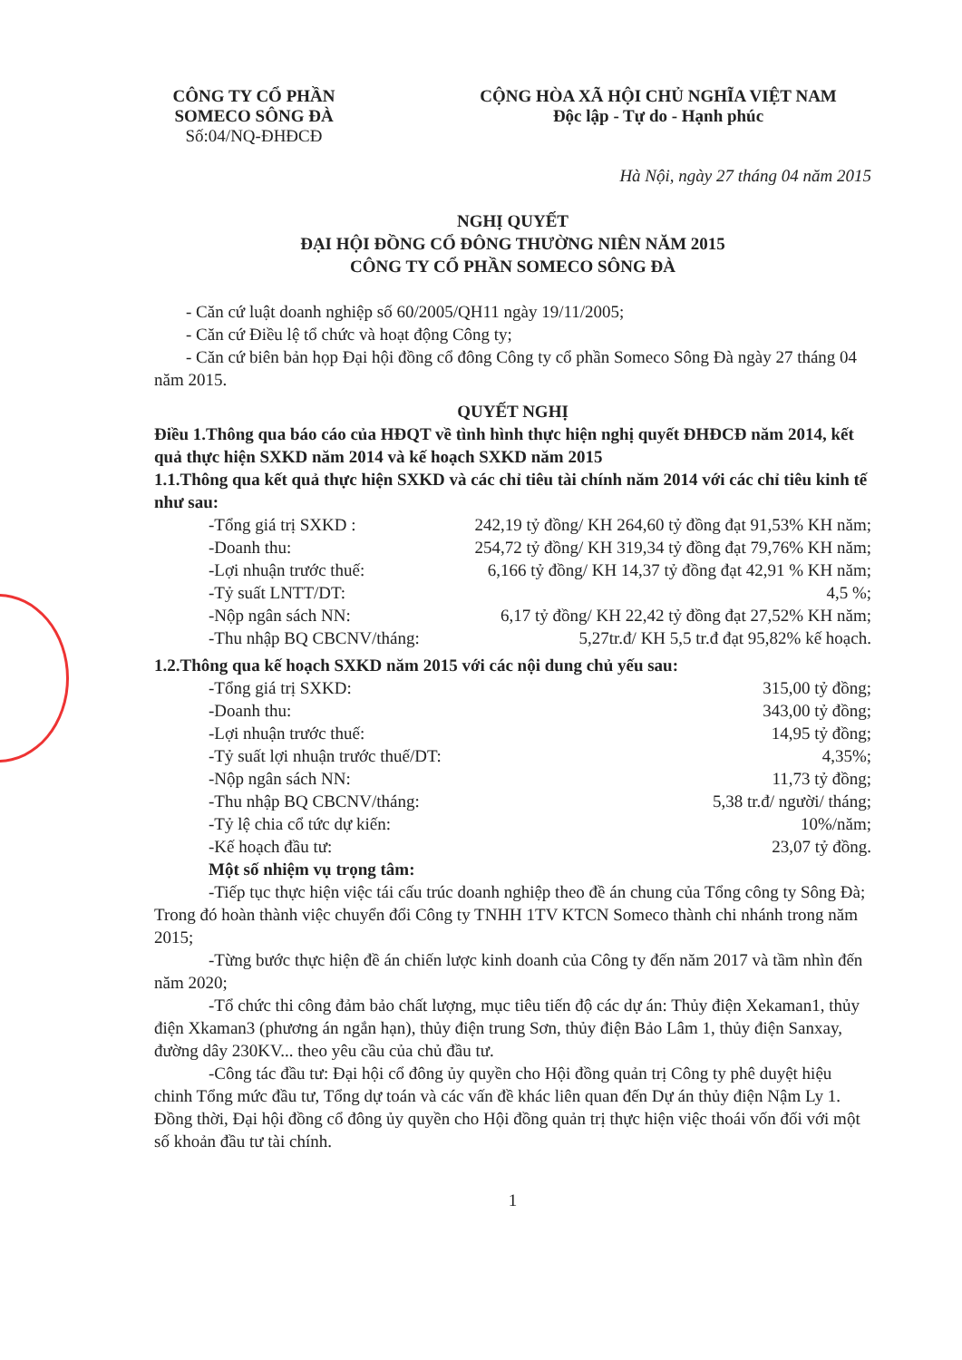CÔNG TY CỔ PHẦN
SOMECO SÔNG ĐÀ
Số:04/NQ-ĐHĐCĐ
CỘNG HÒA XÃ HỘI CHỦ NGHĨA VIỆT NAM
Độc lập - Tự do - Hạnh phúc
Hà Nội, ngày 27 tháng 04 năm 2015
NGHỊ QUYẾT
ĐẠI HỘI ĐỒNG CỔ ĐÔNG THƯỜNG NIÊN NĂM 2015
CÔNG TY CỔ PHẦN SOMECO SÔNG ĐÀ
- Căn cứ luật doanh nghiệp số 60/2005/QH11 ngày 19/11/2005;
- Căn cứ Điều lệ tổ chức và hoạt động Công ty;
- Căn cứ biên bản họp Đại hội đồng cổ đông Công ty cổ phần Someco Sông Đà ngày 27 tháng 04 năm 2015.
QUYẾT NGHỊ
Điều 1.Thông qua báo cáo của HĐQT về tình hình thực hiện nghị quyết ĐHĐCĐ năm 2014, kết quả thực hiện SXKD năm 2014 và kế hoạch SXKD năm 2015
1.1.Thông qua kết quả thực hiện SXKD và các chỉ tiêu tài chính năm 2014 với các chỉ tiêu kinh tế như sau:
-Tổng giá trị SXKD : 242,19 tỷ đồng/ KH 264,60 tỷ đồng đạt 91,53% KH năm;
-Doanh thu: 254,72 tỷ đồng/ KH 319,34 tỷ đồng đạt 79,76% KH năm;
-Lợi nhuận trước thuế: 6,166 tỷ đồng/ KH 14,37 tỷ đồng đạt 42,91 % KH năm;
-Tỷ suất LNTT/DT: 4,5 %;
-Nộp ngân sách NN: 6,17 tỷ đồng/ KH 22,42 tỷ đồng đạt 27,52% KH năm;
-Thu nhập BQ CBCNV/tháng: 5,27tr.đ/ KH 5,5 tr.đ đạt 95,82% kế hoạch.
1.2.Thông qua kế hoạch SXKD năm 2015 với các nội dung chủ yếu sau:
-Tổng giá trị SXKD: 315,00 tỷ đồng;
-Doanh thu: 343,00 tỷ đồng;
-Lợi nhuận trước thuế: 14,95 tỷ đồng;
-Tỷ suất lợi nhuận trước thuế/DT: 4,35%;
-Nộp ngân sách NN: 11,73 tỷ đồng;
-Thu nhập BQ CBCNV/tháng: 5,38 tr.đ/ người/ tháng;
-Tỷ lệ chia cổ tức dự kiến: 10%/năm;
-Kế hoạch đầu tư: 23,07 tỷ đồng.
Một số nhiệm vụ trọng tâm:
-Tiếp tục thực hiện việc tái cấu trúc doanh nghiệp theo đề án chung của Tổng công ty Sông Đà; Trong đó hoàn thành việc chuyển đổi Công ty TNHH 1TV KTCN Someco thành chi nhánh trong năm 2015;
-Từng bước thực hiện đề án chiến lược kinh doanh của Công ty đến năm 2017 và tầm nhìn đến năm 2020;
-Tổ chức thi công đảm bảo chất lượng, mục tiêu tiến độ các dự án: Thủy điện Xekaman1, thủy điện Xkaman3 (phương án ngắn hạn), thủy điện trung Sơn, thủy điện Bảo Lâm 1, thủy điện Sanxay, đường dây 230KV... theo yêu cầu của chủ đầu tư.
-Công tác đầu tư: Đại hội cổ đông ủy quyền cho Hội đồng quản trị Công ty phê duyệt hiệu chinh Tổng mức đầu tư, Tổng dự toán và các vấn đề khác liên quan đến Dự án thủy điện Nậm Ly 1. Đồng thời, Đại hội đồng cổ đông ủy quyền cho Hội đồng quản trị thực hiện việc thoái vốn đối với một số khoản đầu tư tài chính.
1